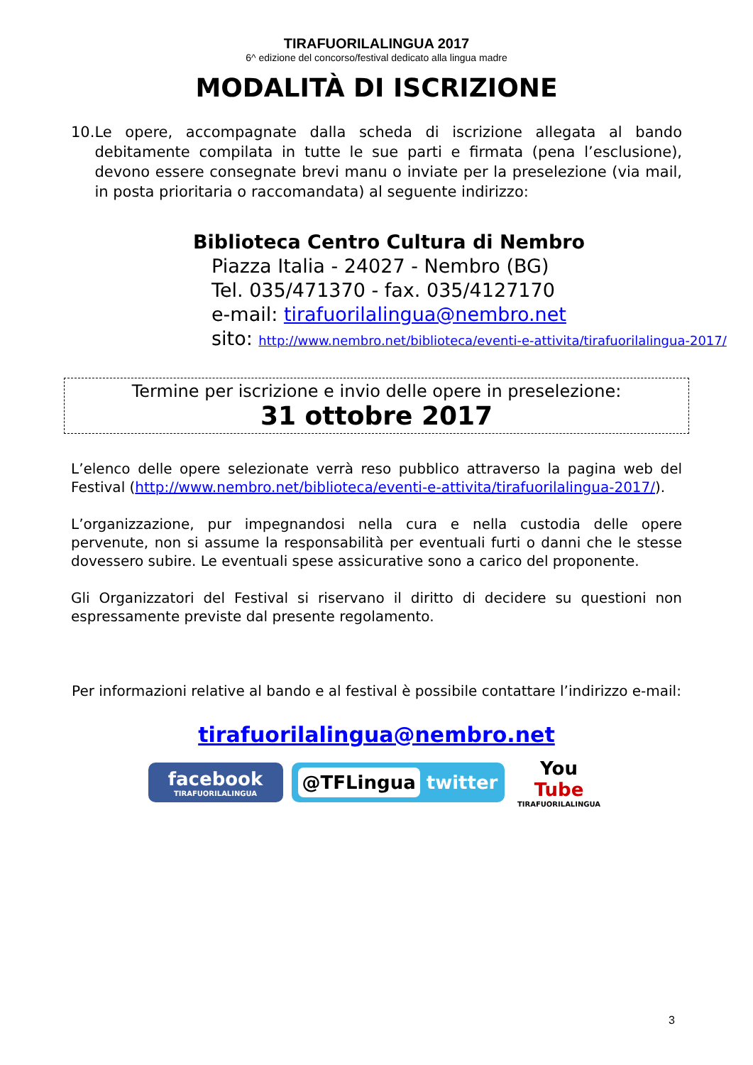TIRAFUORILALINGUA 2017
6^ edizione del concorso/festival dedicato alla lingua madre
MODALITÀ DI ISCRIZIONE
10. Le opere, accompagnate dalla scheda di iscrizione allegata al bando debitamente compilata in tutte le sue parti e firmata (pena l’esclusione), devono essere consegnate brevi manu o inviate per la preselezione (via mail, in posta prioritaria o raccomandata) al seguente indirizzo:
Biblioteca Centro Cultura di Nembro
Piazza Italia - 24027 - Nembro (BG)
Tel. 035/471370 - fax. 035/4127170
e-mail: tirafuorilalingua@nembro.net
sito: http://www.nembro.net/biblioteca/eventi-e-attivita/tirafuorilalingua-2017/
Termine per iscrizione e invio delle opere in preselezione:
31 ottobre 2017
L’elenco delle opere selezionate verrà reso pubblico attraverso la pagina web del Festival (http://www.nembro.net/biblioteca/eventi-e-attivita/tirafuorilalingua-2017/).
L’organizzazione, pur impegnandosi nella cura e nella custodia delle opere pervenute, non si assume la responsabilità per eventuali furti o danni che le stesse dovessero subire. Le eventuali spese assicurative sono a carico del proponente.
Gli Organizzatori del Festival si riservano il diritto di decidere su questioni non espressamente previste dal presente regolamento.
Per informazioni relative al bando e al festival è possibile contattare l’indirizzo e-mail:
tirafuorilalingua@nembro.net
facebook
TIRAFUORILALINGUA
@TFLingua twitter You
Tube
TIRAFUORILALINGUA
3